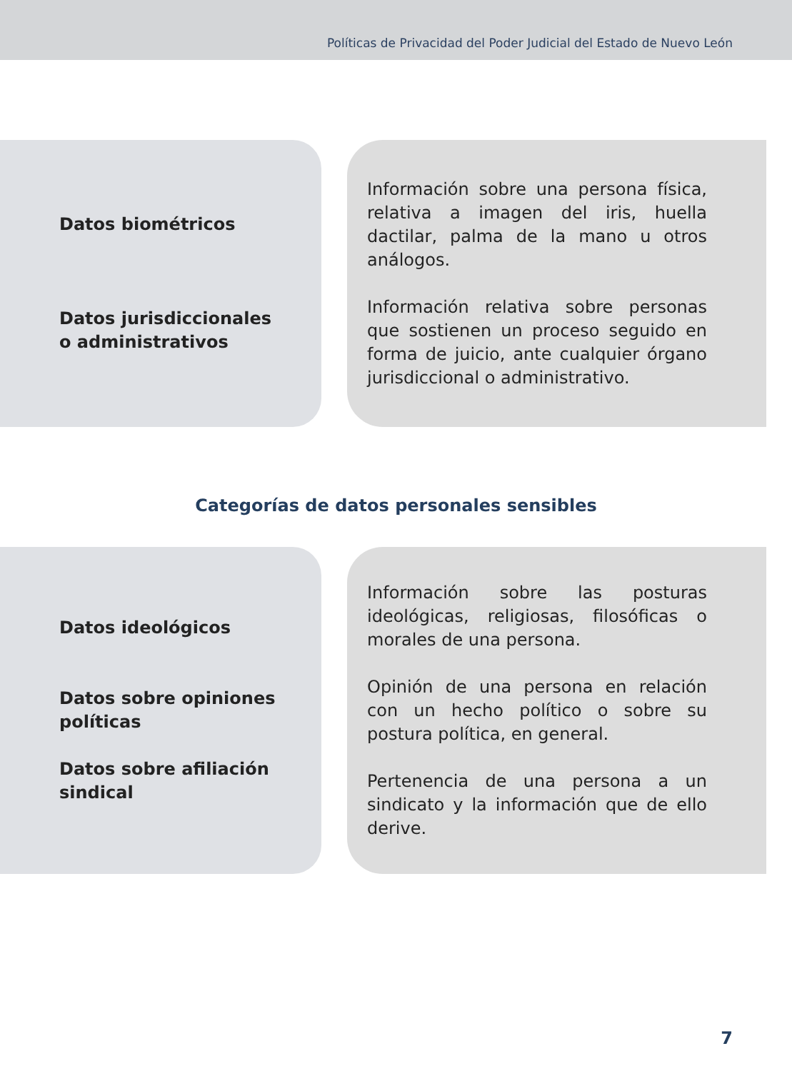Políticas de Privacidad del Poder Judicial del Estado de Nuevo León
| Datos biométricos Datos jurisdiccionales o administrativos | Información sobre una persona física, relativa a imagen del iris, huella dactilar, palma de la mano u otros análogos. Información relativa sobre personas que sostienen un proceso seguido en forma de juicio, ante cualquier órgano jurisdiccional o administrativo. |
Categorías de datos personales sensibles
| Datos ideológicos Datos sobre opiniones políticas Datos sobre afiliación sindical | Información sobre las posturas ideológicas, religiosas, filosóficas o morales de una persona. Opinión de una persona en relación con un hecho político o sobre su postura política, en general. Pertenencia de una persona a un sindicato y la información que de ello derive. |
7